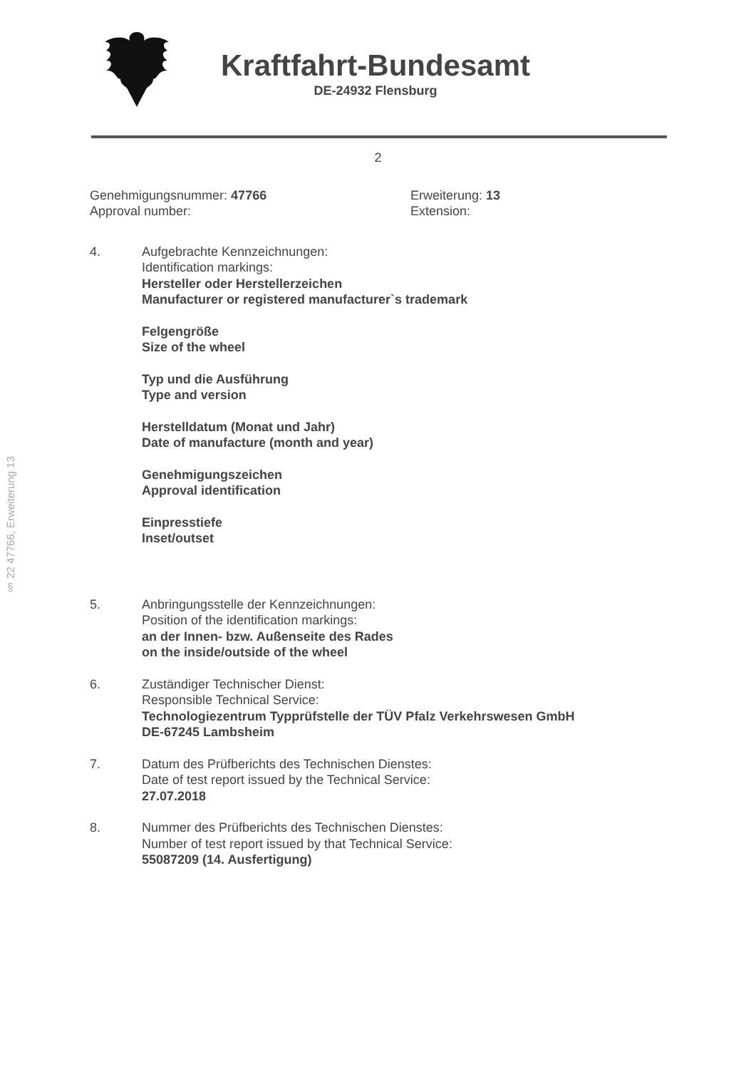Kraftfahrt-Bundesamt
DE-24932 Flensburg
2
Genehmigungsnummer: 47766
Approval number:
Erweiterung: 13
Extension:
4. Aufgebrachte Kennzeichnungen:
Identification markings:
Hersteller oder Herstellerzeichen
Manufacturer or registered manufacturer`s trademark
Felgengröße
Size of the wheel
Typ und die Ausführung
Type and version
Herstelldatum (Monat und Jahr)
Date of manufacture (month and year)
Genehmigungszeichen
Approval identification
Einpresstiefe
Inset/outset
5. Anbringungsstelle der Kennzeichnungen:
Position of the identification markings:
an der Innen- bzw. Außenseite des Rades
on the inside/outside of the wheel
6. Zuständiger Technischer Dienst:
Responsible Technical Service:
Technologiezentrum Typprüfstelle der TÜV Pfalz Verkehrswesen GmbH
DE-67245 Lambsheim
7. Datum des Prüfberichts des Technischen Dienstes:
Date of test report issued by the Technical Service:
27.07.2018
8. Nummer des Prüfberichts des Technischen Dienstes:
Number of test report issued by that Technical Service:
55087209 (14. Ausfertigung)
§ 22 47766, Erweiterung 13